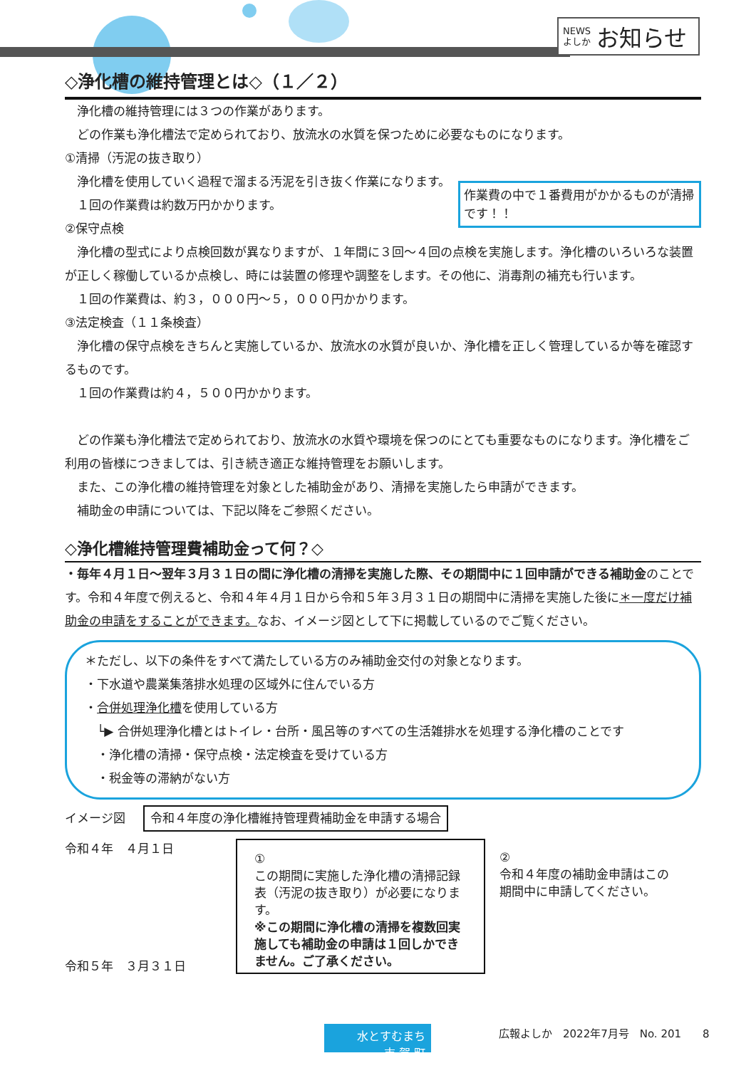NEWS
よしか お知らせ
◇浄化槽の維持管理とは◇（１／２）
　浄化槽の維持管理には３つの作業があります。
　どの作業も浄化槽法で定められており、放流水の水質を保つために必要なものになります。
①清掃（汚泥の抜き取り）
　浄化槽を使用していく過程で溜まる汚泥を引き抜く作業になります。
作業費の中で１番費用がかかるものが清掃です！！
　１回の作業費は約数万円かかります。
②保守点検
　浄化槽の型式により点検回数が異なりますが、１年間に３回～４回の点検を実施します。浄化槽のいろいろな装置が正しく稼働しているか点検し、時には装置の修理や調整をします。その他に、消毒剤の補充も行います。
　１回の作業費は、約３，０００円～５，０００円かかります。
③法定検査（１１条検査）
　浄化槽の保守点検をきちんと実施しているか、放流水の水質が良いか、浄化槽を正しく管理しているか等を確認するものです。
　１回の作業費は約４，５００円かかります。
　どの作業も浄化槽法で定められており、放流水の水質や環境を保つのにとても重要なものになります。浄化槽をご利用の皆様につきましては、引き続き適正な維持管理をお願いします。
　また、この浄化槽の維持管理を対象とした補助金があり、清掃を実施したら申請ができます。
　補助金の申請については、下記以降をご参照ください。
◇浄化槽維持管理費補助金って何？◇
・毎年４月１日～翌年３月３１日の間に浄化槽の清掃を実施した際、その期間中に１回申請ができる補助金のことです。令和４年度で例えると、令和４年４月１日から令和５年３月３１日の期間中に清掃を実施した後に＊一度だけ補助金の申請をすることができます。なお、イメージ図として下に掲載しているのでご覧ください。
＊ただし、以下の条件をすべて満たしている方のみ補助金交付の対象となります。
・下水道や農業集落排水処理の区域外に住んでいる方
・合併処理浄化槽を使用している方
　└▶ 合併処理浄化槽とはトイレ・台所・風呂等のすべての生活雑排水を処理する浄化槽のことです
　・浄化槽の清掃・保守点検・法定検査を受けている方
　・税金等の滞納がない方
イメージ図 令和４年度の浄化槽維持管理費補助金を申請する場合
令和４年　４月１日
令和５年　３月３１日
①
この期間に実施した浄化槽の清掃記録表（汚泥の抜き取り）が必要になります。
※この期間に浄化槽の清掃を複数回実施しても補助金の申請は１回しかできません。ご了承ください。
②
令和４年度の補助金申請はこの期間中に申請してください。
水とすむまち
吉 賀 町
広報よしか　2022年7月号　No. 201　　8